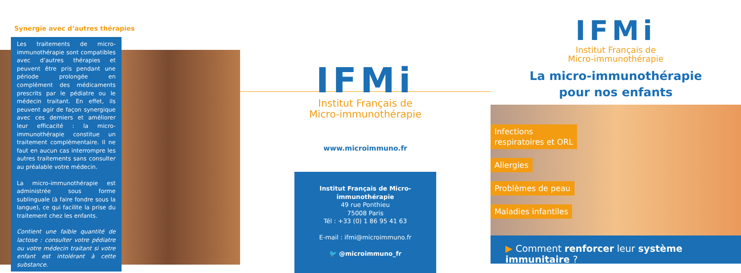Synergie avec d’autres thérapies
Les traitements de micro-immunothérapie sont compatibles avec d’autres thérapies et peuvent être pris pendant une période prolongée en complément des médicaments prescrits par le pédiatre ou le médecin traitant. En effet, ils peuvent agir de façon synergique avec ces derniers et améliorer leur efficacité : la micro-immunothérapie constitue un traitement complémentaire. Il ne faut en aucun cas interrompre les autres traitements sans consulter au préalable votre médecin.
La micro-immunothérapie est administrée sous forme sublinguale (à faire fondre sous la langue), ce qui facilite la prise du traitement chez les enfants.
Contient une faible quantité de lactose : consulter votre pédiatre ou votre médecin traitant si votre enfant est intolérant à cette substance.
IFMi
Institut Français de
Micro-immunothérapie
www.microimmuno.fr
Institut Français de Micro-immunothérapie
49 rue Ponthieu
75008 Paris
Tél : +33 (0) 1 86 95 41 63
E-mail : ifmi@microimmuno.fr
🐦 @microimmuno_fr
IFMi
Institut Français de
Micro-immunothérapie
La micro-immunothérapie
pour nos enfants
Infections
respiratoires et ORL
Allergies
Problèmes de peau
Maladies infantiles
▶ Comment renforcer leur système immunitaire ?